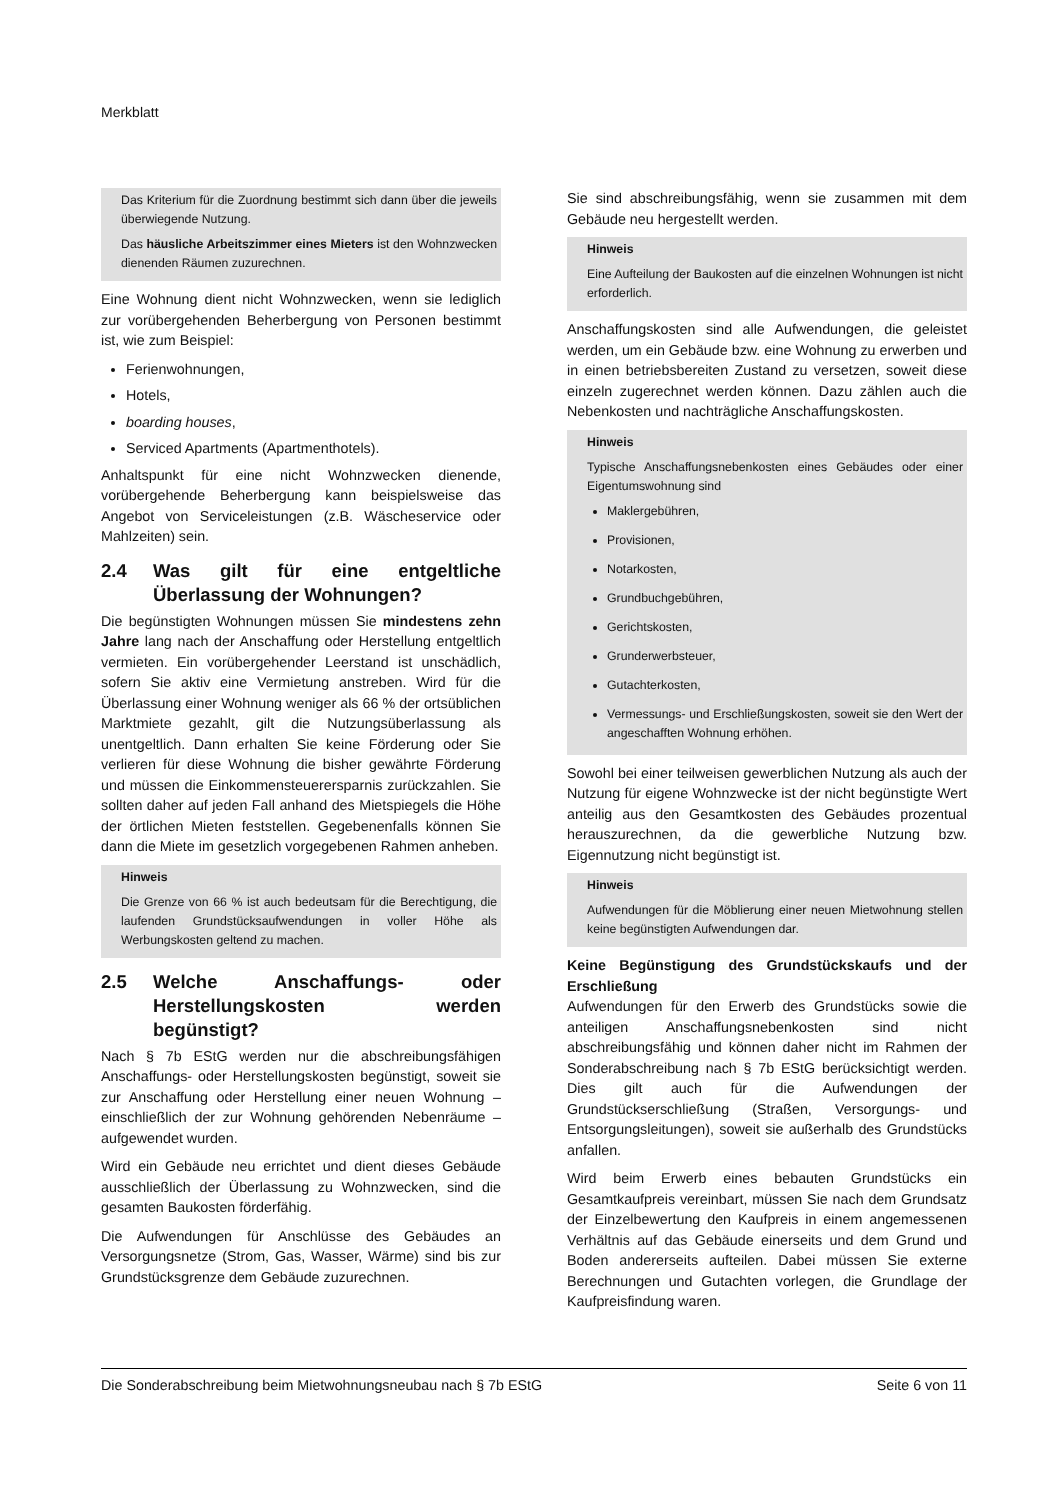Merkblatt
Das Kriterium für die Zuordnung bestimmt sich dann über die jeweils überwiegende Nutzung.
Das häusliche Arbeitszimmer eines Mieters ist den Wohnzwecken dienenden Räumen zuzurechnen.
Eine Wohnung dient nicht Wohnzwecken, wenn sie lediglich zur vorübergehenden Beherbergung von Personen bestimmt ist, wie zum Beispiel:
Ferienwohnungen,
Hotels,
boarding houses,
Serviced Apartments (Apartmenthotels).
Anhaltspunkt für eine nicht Wohnzwecken dienende, vorübergehende Beherbergung kann beispielsweise das Angebot von Serviceleistungen (z.B. Wäscheservice oder Mahlzeiten) sein.
2.4 Was gilt für eine entgeltliche Überlassung der Wohnungen?
Die begünstigten Wohnungen müssen Sie mindestens zehn Jahre lang nach der Anschaffung oder Herstellung entgeltlich vermieten. Ein vorübergehender Leerstand ist unschädlich, sofern Sie aktiv eine Vermietung anstreben. Wird für die Überlassung einer Wohnung weniger als 66 % der ortsüblichen Marktmiete gezahlt, gilt die Nutzungsüberlassung als unentgeltlich. Dann erhalten Sie keine Förderung oder Sie verlieren für diese Wohnung die bisher gewährte Förderung und müssen die Einkommensteuerersparnis zurückzahlen. Sie sollten daher auf jeden Fall anhand des Mietspiegels die Höhe der örtlichen Mieten feststellen. Gegebenenfalls können Sie dann die Miete im gesetzlich vorgegebenen Rahmen anheben.
Hinweis
Die Grenze von 66 % ist auch bedeutsam für die Berechtigung, die laufenden Grundstücksaufwendungen in voller Höhe als Werbungskosten geltend zu machen.
2.5 Welche Anschaffungs- oder Herstellungskosten werden begünstigt?
Nach § 7b EStG werden nur die abschreibungsfähigen Anschaffungs- oder Herstellungskosten begünstigt, soweit sie zur Anschaffung oder Herstellung einer neuen Wohnung – einschließlich der zur Wohnung gehörenden Nebenräume – aufgewendet wurden.
Wird ein Gebäude neu errichtet und dient dieses Gebäude ausschließlich der Überlassung zu Wohnzwecken, sind die gesamten Baukosten förderfähig.
Die Aufwendungen für Anschlüsse des Gebäudes an Versorgungsnetze (Strom, Gas, Wasser, Wärme) sind bis zur Grundstücksgrenze dem Gebäude zuzurechnen.
Sie sind abschreibungsfähig, wenn sie zusammen mit dem Gebäude neu hergestellt werden.
Hinweis
Eine Aufteilung der Baukosten auf die einzelnen Wohnungen ist nicht erforderlich.
Anschaffungskosten sind alle Aufwendungen, die geleistet werden, um ein Gebäude bzw. eine Wohnung zu erwerben und in einen betriebsbereiten Zustand zu versetzen, soweit diese einzeln zugerechnet werden können. Dazu zählen auch die Nebenkosten und nachträgliche Anschaffungskosten.
Hinweis
Typische Anschaffungsnebenkosten eines Gebäudes oder einer Eigentumswohnung sind
Maklergebühren,
Provisionen,
Notarkosten,
Grundbuchgebühren,
Gerichtskosten,
Grunderwerbsteuer,
Gutachterkosten,
Vermessungs- und Erschließungskosten, soweit sie den Wert der angeschafften Wohnung erhöhen.
Sowohl bei einer teilweisen gewerblichen Nutzung als auch der Nutzung für eigene Wohnzwecke ist der nicht begünstigte Wert anteilig aus den Gesamtkosten des Gebäudes prozentual herauszurechnen, da die gewerbliche Nutzung bzw. Eigennutzung nicht begünstigt ist.
Hinweis
Aufwendungen für die Möblierung einer neuen Mietwohnung stellen keine begünstigten Aufwendungen dar.
Keine Begünstigung des Grundstückskaufs und der Erschließung
Aufwendungen für den Erwerb des Grundstücks sowie die anteiligen Anschaffungsnebenkosten sind nicht abschreibungsfähig und können daher nicht im Rahmen der Sonderabschreibung nach § 7b EStG berücksichtigt werden. Dies gilt auch für die Aufwendungen der Grundstückserschließung (Straßen, Versorgungs- und Entsorgungsleitungen), soweit sie außerhalb des Grundstücks anfallen.
Wird beim Erwerb eines bebauten Grundstücks ein Gesamtkaufpreis vereinbart, müssen Sie nach dem Grundsatz der Einzelbewertung den Kaufpreis in einem angemessenen Verhältnis auf das Gebäude einerseits und dem Grund und Boden andererseits aufteilen. Dabei müssen Sie externe Berechnungen und Gutachten vorlegen, die Grundlage der Kaufpreisfindung waren.
Die Sonderabschreibung beim Mietwohnungsneubau nach § 7b EStG Seite 6 von 11